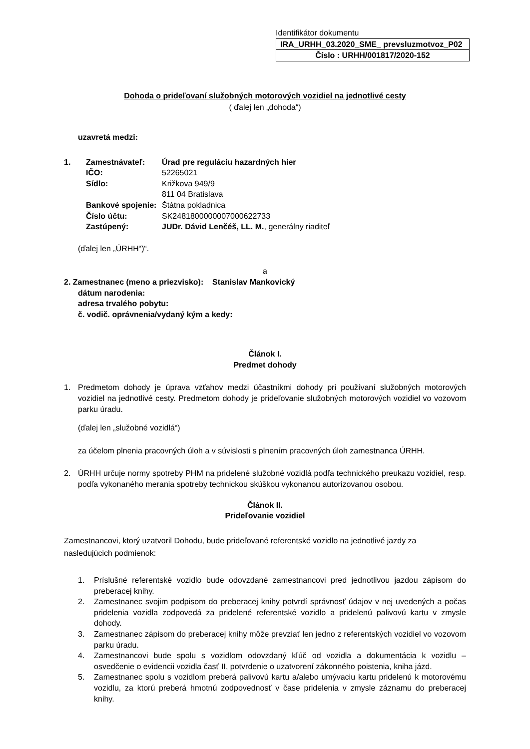Identifikátor dokumentu
| IRA_URHH_03.2020_SME_ prevsluzmotvoz_P02 |
| Číslo : URHH/001817/2020-152 |
Dohoda o prideľovaní služobných motorových vozidiel na jednotlivé cesty
( ďalej len „dohoda“)
uzavretá medzi:
| 1. | Zamestnávateľ: | Úrad pre reguláciu hazardných hier |
| | IČO: | 52265021 |
| | Sídlo: | Križkova 949/9 811 04 Bratislava |
| | Bankové spojenie: | Štátna pokladnica |
| | Číslo účtu: | SK2481800000007000622733 |
| | Zastúpený: | JUDr. Dávid Lenčéš, LL. M. , generálny riaditeľ |
(ďalej len „ÚRHH“)“.
a
2. Zamestnanec (meno a priezvisko): Stanislav Mankovický
dátum narodenia:
adresa trvalého pobytu:
č. vodič. oprávnenia/vydaný kým a kedy:
Článok I.
Predmet dohody
1. Predmetom dohody je úprava vzťahov medzi účastníkmi dohody pri používaní služobných motorových vozidiel na jednotlivé cesty. Predmetom dohody je prideľovanie služobných motorových vozidiel vo vozovom parku úradu.
(ďalej len „služobné vozidlá“)
za účelom plnenia pracovných úloh a v súvislosti s plnením pracovných úloh zamestnanca ÚRHH.
2. ÚRHH určuje normy spotreby PHM na pridelené služobné vozidlá podľa technického preukazu vozidiel, resp. podľa vykonaného merania spotreby technickou skúškou vykonanou autorizovanou osobou.
Článok II.
Prideľovanie vozidiel
Zamestnancovi, ktorý uzatvoril Dohodu, bude prideľované referentské vozidlo na jednotlivé jazdy za nasledujúcich podmienok:
1. Príslušné referentské vozidlo bude odovzdané zamestnancovi pred jednotlivou jazdou zápisom do preberacej knihy.
2. Zamestnanec svojim podpisom do preberacej knihy potvrdí správnosť údajov v nej uvedených a počas pridelenia vozidla zodpovedá za pridelené referentské vozidlo a pridelenú palivovú kartu v zmysle dohody.
3. Zamestnanec zápisom do preberacej knihy môže prevziať len jedno z referentských vozidiel vo vozovom parku úradu.
4. Zamestnancovi bude spolu s vozidlom odovzdaný kľúč od vozidla a dokumentácia k vozidlu – osvedčenie o evidencii vozidla časť II, potvrdenie o uzatvorení zákonného poistenia, kniha jázd.
5. Zamestnanec spolu s vozidlom preberá palivovú kartu a/alebo umývaciu kartu pridelenú k motorovému vozidlu, za ktorú preberá hmotnú zodpovednosť v čase pridelenia v zmysle záznamu do preberacej knihy.